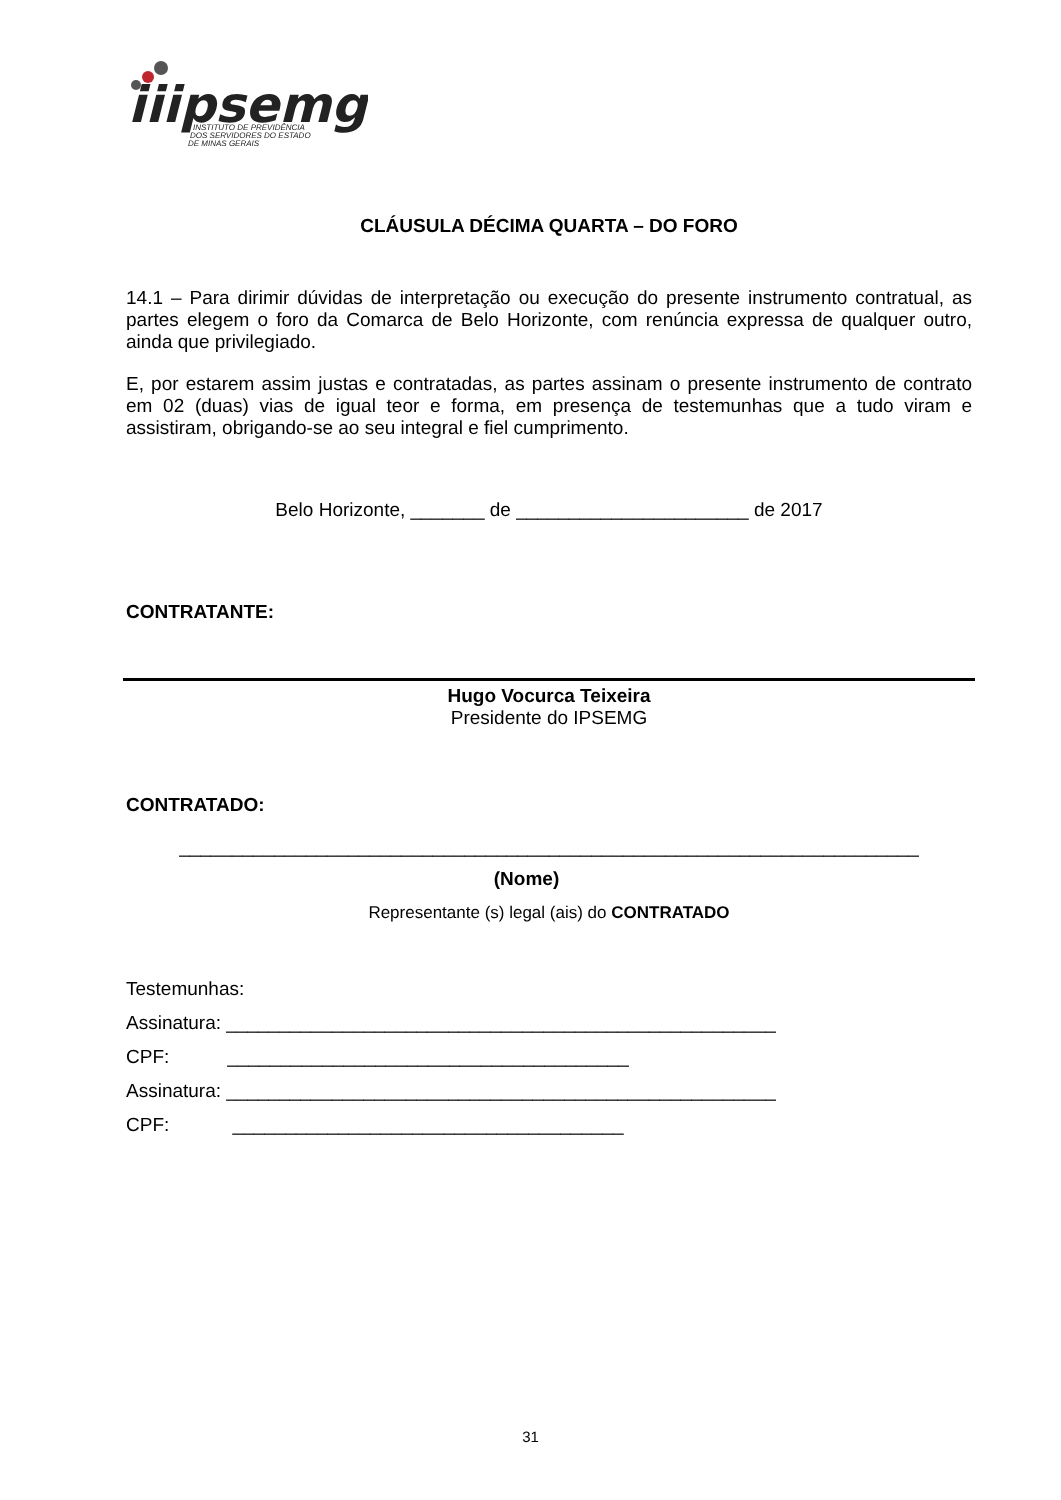iiipsemg
INSTITUTO DE PREVIDÊNCIA
DOS SERVIDORES DO ESTADO
DE MINAS GERAIS
CLÁUSULA DÉCIMA QUARTA – DO FORO
14.1 – Para dirimir dúvidas de interpretação ou execução do presente instrumento contratual, as partes elegem o foro da Comarca de Belo Horizonte, com renúncia expressa de qualquer outro, ainda que privilegiado.
E, por estarem assim justas e contratadas, as partes assinam o presente instrumento de contrato em 02 (duas) vias de igual teor e forma, em presença de testemunhas que a tudo viram e assistiram, obrigando-se ao seu integral e fiel cumprimento.
Belo Horizonte, _______ de ______________________ de 2017
CONTRATANTE:
Hugo Vocurca Teixeira
Presidente do IPSEMG
CONTRATADO:
______________________________________________________________________
(Nome)
Representante (s) legal (ais) do CONTRATADO
Testemunhas:
Assinatura: ____________________________________________________
CPF: ______________________________________
Assinatura: ____________________________________________________
CPF: _____________________________________
31